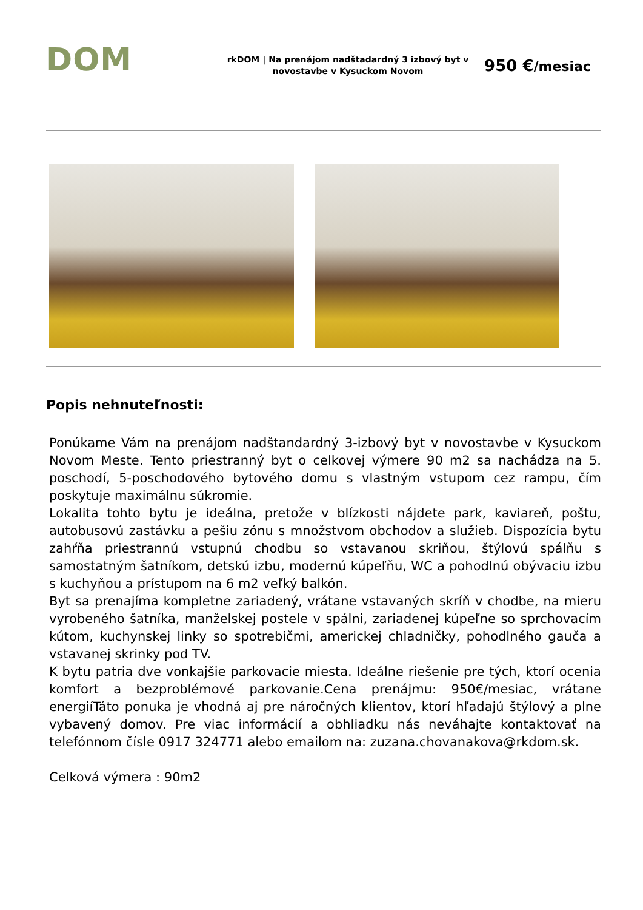DOM
rkDOM | Na prenájom nadštadardný 3 izbový byt v novostavbe v Kysuckom Novom
950 €/mesiac
Popis nehnuteľnosti:
Ponúkame Vám na prenájom nadštandardný 3-izbový byt v novostavbe v Kysuckom Novom Meste. Tento priestranný byt o celkovej výmere 90 m2 sa nachádza na 5. poschodí, 5-poschodového bytového domu s vlastným vstupom cez rampu, čím poskytuje maximálnu súkromie.
Lokalita tohto bytu je ideálna, pretože v blízkosti nájdete park, kaviareň, poštu, autobusovú zastávku a pešiu zónu s množstvom obchodov a služieb. Dispozícia bytu zahŕňa priestrannú vstupnú chodbu so vstavanou skriňou, štýlovú spálňu s samostatným šatníkom, detskú izbu, modernú kúpeľňu, WC a pohodlnú obývaciu izbu s kuchyňou a prístupom na 6 m2 veľký balkón.
Byt sa prenajíma kompletne zariadený, vrátane vstavaných skríň v chodbe, na mieru vyrobeného šatníka, manželskej postele v spálni, zariadenej kúpeľne so sprchovacím kútom, kuchynskej linky so spotrebičmi, americkej chladničky, pohodlného gauča a vstavanej skrinky pod TV.
K bytu patria dve vonkajšie parkovacie miesta. Ideálne riešenie pre tých, ktorí ocenia komfort a bezproblémové parkovanie.Cena prenájmu: 950€/mesiac, vrátane energiíTáto ponuka je vhodná aj pre náročných klientov, ktorí hľadajú štýlový a plne vybavený domov. Pre viac informácií a obhliadku nás neváhajte kontaktovať na telefónnom čísle 0917 324771 alebo emailom na: zuzana.chovanakova@rkdom.sk.
Celková výmera : 90m2